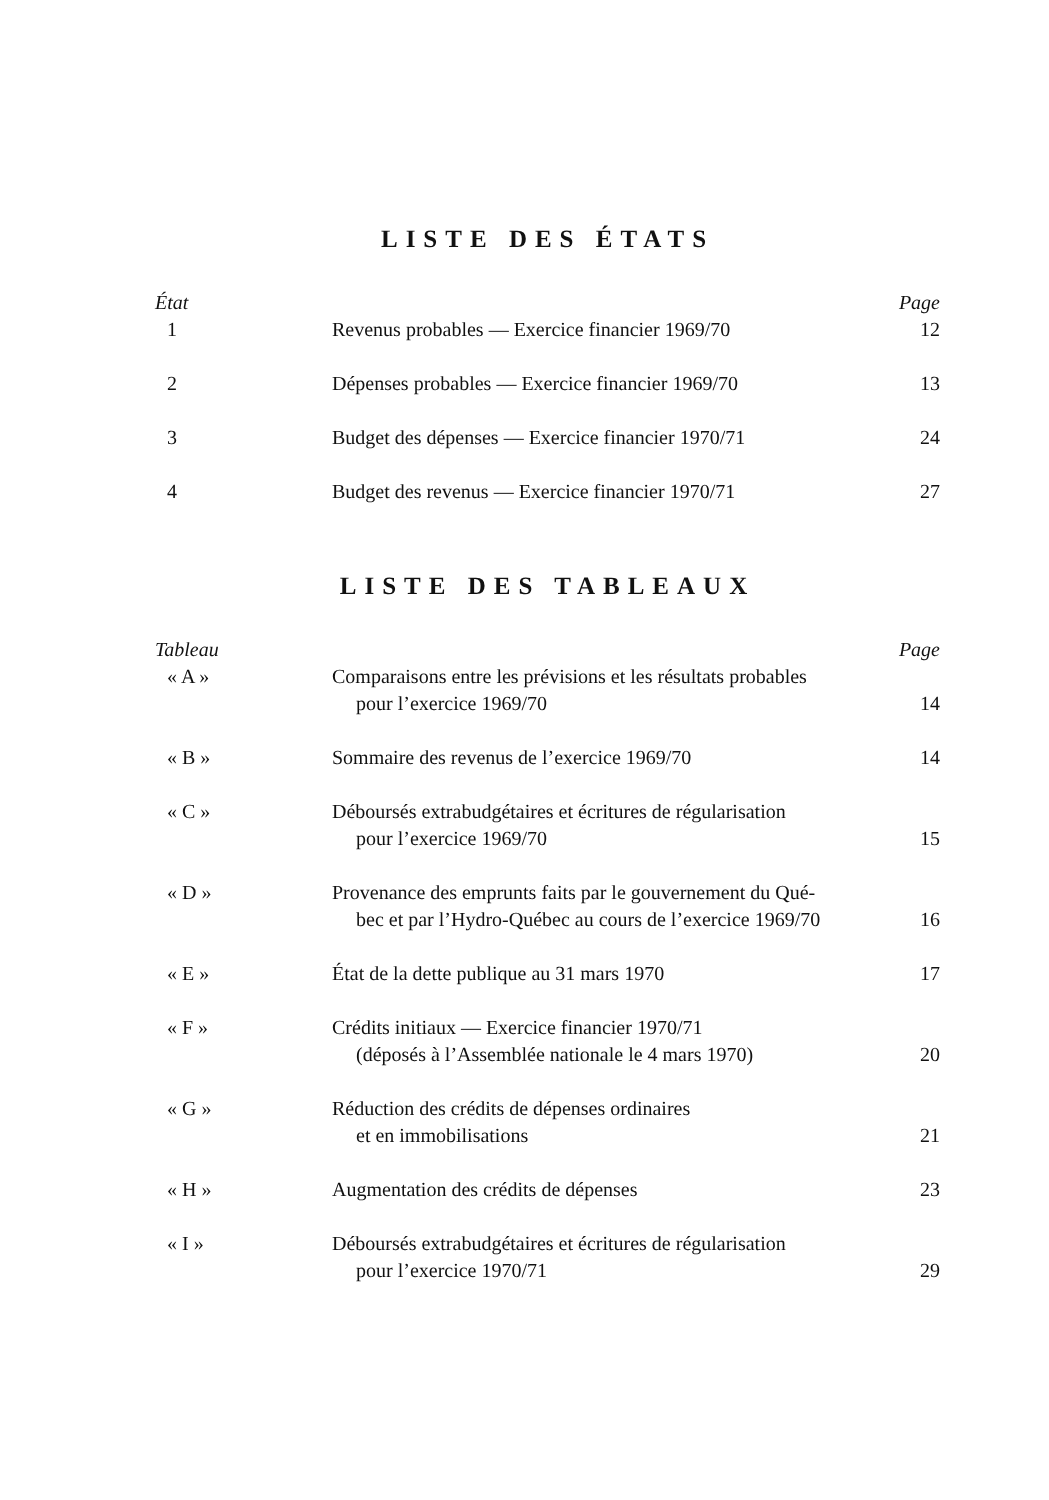LISTE DES ÉTATS
| État | | Page |
| --- | --- | --- |
| 1 | Revenus probables — Exercice financier 1969/70 | 12 |
| 2 | Dépenses probables — Exercice financier 1969/70 | 13 |
| 3 | Budget des dépenses — Exercice financier 1970/71 | 24 |
| 4 | Budget des revenus — Exercice financier 1970/71 | 27 |
LISTE DES TABLEAUX
| Tableau | | Page |
| --- | --- | --- |
| « A » | Comparaisons entre les prévisions et les résultats probables pour l’exercice 1969/70 | 14 |
| « B » | Sommaire des revenus de l’exercice 1969/70 | 14 |
| « C » | Déboursés extrabudgétaires et écritures de régularisation pour l’exercice 1969/70 | 15 |
| « D » | Provenance des emprunts faits par le gouvernement du Qué- bec et par l’Hydro-Québec au cours de l’exercice 1969/70 | 16 |
| « E » | État de la dette publique au 31 mars 1970 | 17 |
| « F » | Crédits initiaux — Exercice financier 1970/71 (déposés à l’Assemblée nationale le 4 mars 1970) | 20 |
| « G » | Réduction des crédits de dépenses ordinaires et en immobilisations | 21 |
| « H » | Augmentation des crédits de dépenses | 23 |
| « I » | Déboursés extrabudgétaires et écritures de régularisation pour l’exercice 1970/71 | 29 |